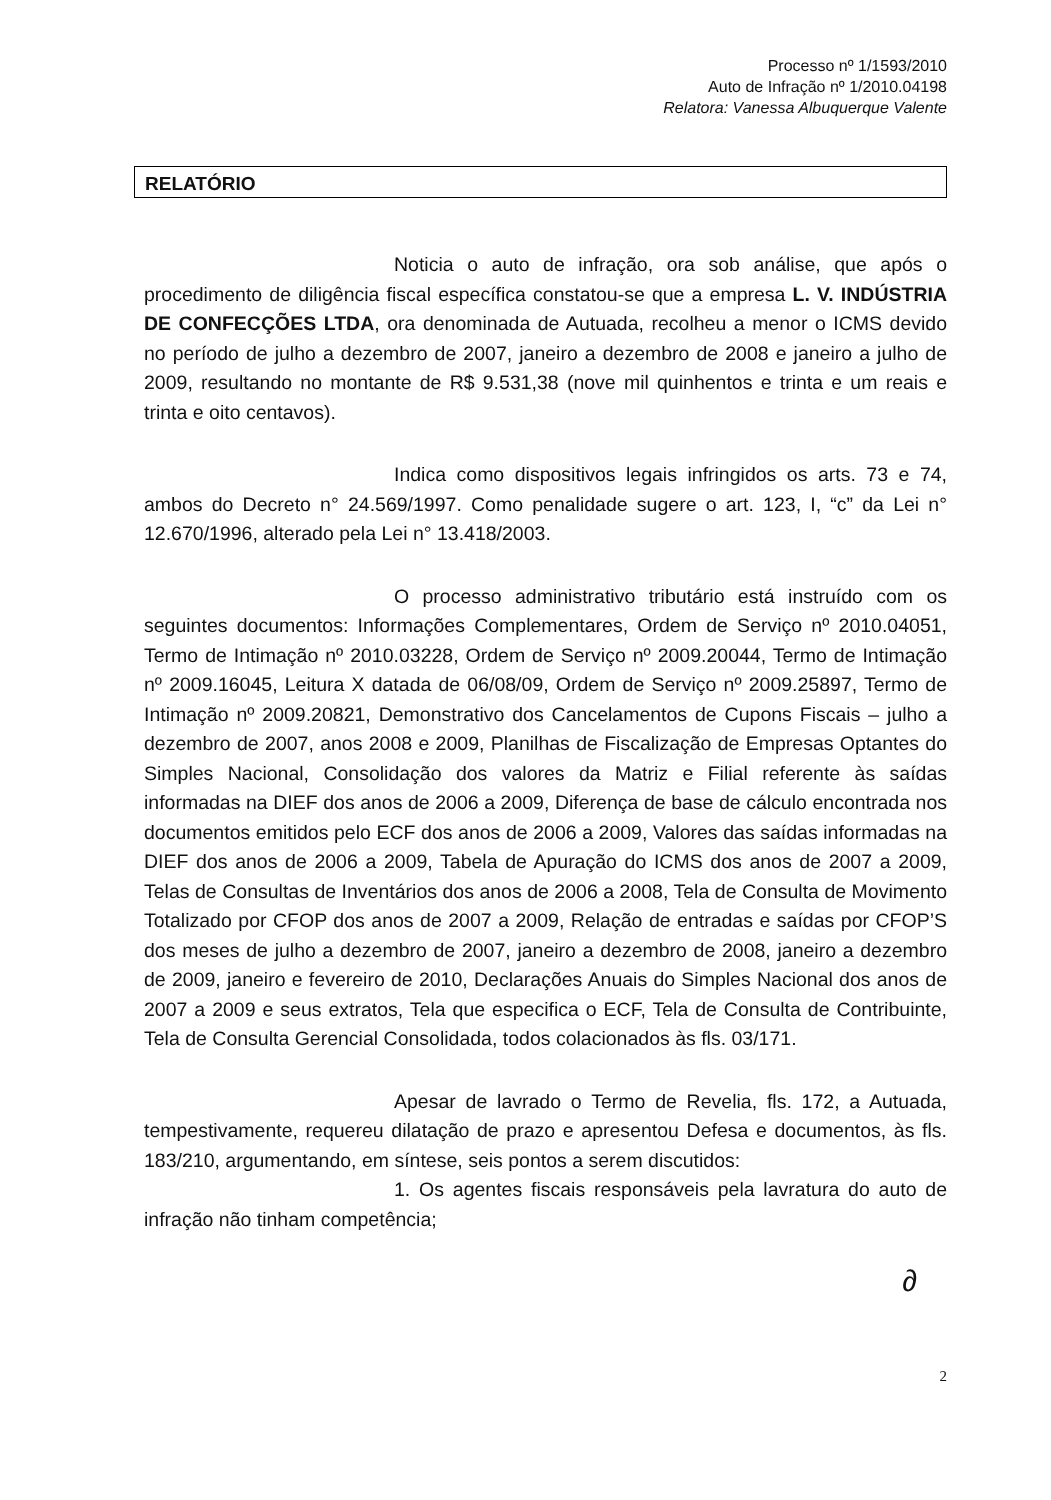Processo nº 1/1593/2010
Auto de Infração nº 1/2010.04198
Relatora: Vanessa Albuquerque Valente
RELATÓRIO
Noticia o auto de infração, ora sob análise, que após o procedimento de diligência fiscal específica constatou-se que a empresa L. V. INDÚSTRIA DE CONFECÇÕES LTDA, ora denominada de Autuada, recolheu a menor o ICMS devido no período de julho a dezembro de 2007, janeiro a dezembro de 2008 e janeiro a julho de 2009, resultando no montante de R$ 9.531,38 (nove mil quinhentos e trinta e um reais e trinta e oito centavos).
Indica como dispositivos legais infringidos os arts. 73 e 74, ambos do Decreto n° 24.569/1997. Como penalidade sugere o art. 123, I, “c” da Lei n° 12.670/1996, alterado pela Lei n° 13.418/2003.
O processo administrativo tributário está instruído com os seguintes documentos: Informações Complementares, Ordem de Serviço nº 2010.04051, Termo de Intimação nº 2010.03228, Ordem de Serviço nº 2009.20044, Termo de Intimação nº 2009.16045, Leitura X datada de 06/08/09, Ordem de Serviço nº 2009.25897, Termo de Intimação nº 2009.20821, Demonstrativo dos Cancelamentos de Cupons Fiscais – julho a dezembro de 2007, anos 2008 e 2009, Planilhas de Fiscalização de Empresas Optantes do Simples Nacional, Consolidação dos valores da Matriz e Filial referente às saídas informadas na DIEF dos anos de 2006 a 2009, Diferença de base de cálculo encontrada nos documentos emitidos pelo ECF dos anos de 2006 a 2009, Valores das saídas informadas na DIEF dos anos de 2006 a 2009, Tabela de Apuração do ICMS dos anos de 2007 a 2009, Telas de Consultas de Inventários dos anos de 2006 a 2008, Tela de Consulta de Movimento Totalizado por CFOP dos anos de 2007 a 2009, Relação de entradas e saídas por CFOP’S dos meses de julho a dezembro de 2007, janeiro a dezembro de 2008, janeiro a dezembro de 2009, janeiro e fevereiro de 2010, Declarações Anuais do Simples Nacional dos anos de 2007 a 2009 e seus extratos, Tela que especifica o ECF, Tela de Consulta de Contribuinte, Tela de Consulta Gerencial Consolidada, todos colacionados às fls. 03/171.
Apesar de lavrado o Termo de Revelia, fls. 172, a Autuada, tempestivamente, requereu dilatação de prazo e apresentou Defesa e documentos, às fls. 183/210, argumentando, em síntese, seis pontos a serem discutidos:
1. Os agentes fiscais responsáveis pela lavratura do auto de infração não tinham competência;
∂
2